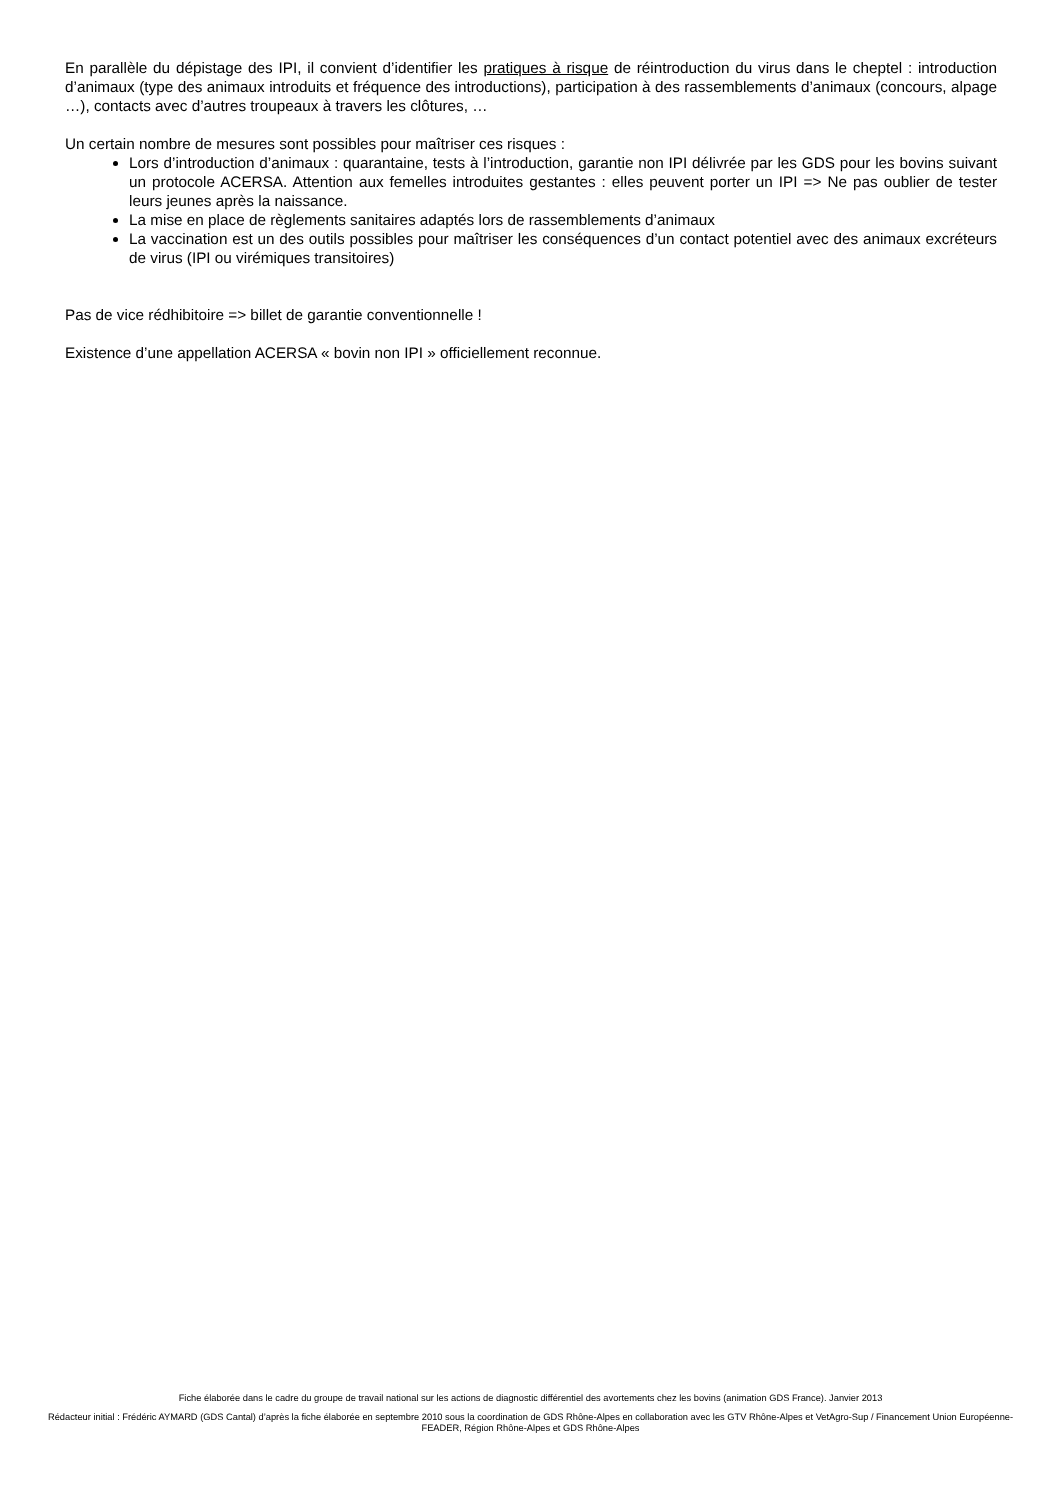En parallèle du dépistage des IPI, il convient d’identifier les pratiques à risque de réintroduction du virus dans le cheptel : introduction d’animaux (type des animaux introduits et fréquence des introductions), participation à des rassemblements d’animaux (concours, alpage …), contacts avec d’autres troupeaux à travers les clôtures, …
Un certain nombre de mesures sont possibles pour maîtriser ces risques :
Lors d’introduction d’animaux : quarantaine, tests à l’introduction, garantie non IPI délivrée par les GDS pour les bovins suivant un protocole ACERSA. Attention aux femelles introduites gestantes : elles peuvent porter un IPI => Ne pas oublier de tester leurs jeunes après la naissance.
La mise en place de règlements sanitaires adaptés lors de rassemblements d’animaux
La vaccination est un des outils possibles pour maîtriser les conséquences d’un contact potentiel avec des animaux excréteurs de virus (IPI ou virémiques transitoires)
Pas de vice rédhibitoire => billet de garantie conventionnelle !
Existence d’une appellation ACERSA « bovin non IPI » officiellement reconnue.
Fiche élaborée dans le cadre du groupe de travail national sur les actions de diagnostic différentiel des avortements chez les bovins (animation GDS France). Janvier 2013
Rédacteur initial : Frédéric AYMARD (GDS Cantal) d’après la fiche élaborée en septembre 2010 sous la coordination de GDS Rhône-Alpes en collaboration avec les GTV Rhône-Alpes et VetAgro-Sup / Financement Union Européenne-FEADER, Région Rhône-Alpes et GDS Rhône-Alpes